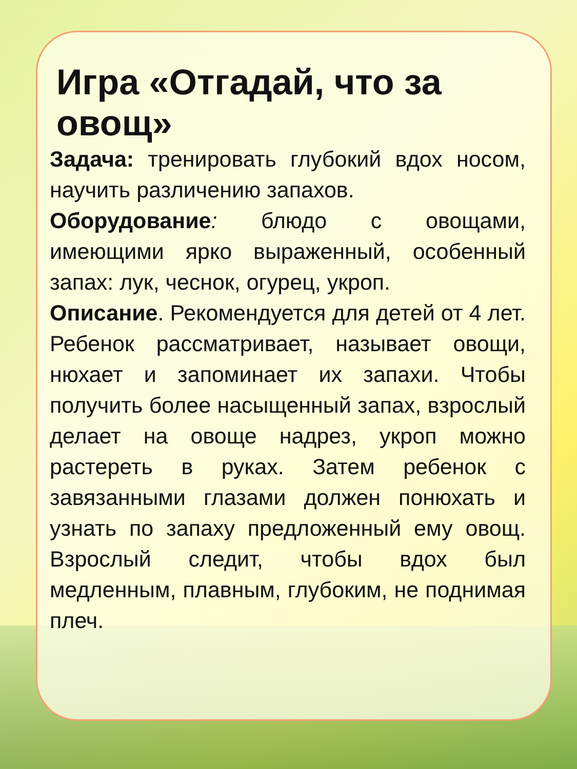Игра «Отгадай, что за овощ»
Задача: тренировать глубокий вдох носом, научить различению запахов.
Оборудование: блюдо с овощами, имеющими ярко выраженный, особенный запах: лук, чеснок, огурец, укроп.
Описание. Рекомендуется для детей от 4 лет. Ребенок рассматривает, называет овощи, нюхает и запоминает их запахи. Чтобы получить более насыщенный запах, взрослый делает на овоще надрез, укроп можно растереть в руках. Затем ребенок с завязанными глазами должен понюхать и узнать по запаху предложенный ему овощ. Взрослый следит, чтобы вдох был медленным, плавным, глубоким, не поднимая плеч.